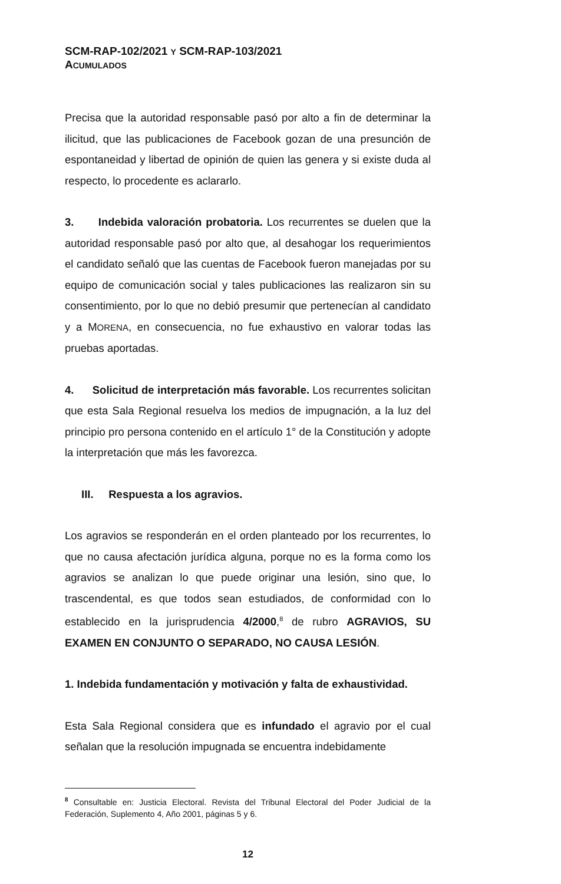SCM-RAP-102/2021 Y SCM-RAP-103/2021
ACUMULADOS
Precisa que la autoridad responsable pasó por alto a fin de determinar la ilicitud, que las publicaciones de Facebook gozan de una presunción de espontaneidad y libertad de opinión de quien las genera y si existe duda al respecto, lo procedente es aclararlo.
3. Indebida valoración probatoria. Los recurrentes se duelen que la autoridad responsable pasó por alto que, al desahogar los requerimientos el candidato señaló que las cuentas de Facebook fueron manejadas por su equipo de comunicación social y tales publicaciones las realizaron sin su consentimiento, por lo que no debió presumir que pertenecían al candidato y a MORENA, en consecuencia, no fue exhaustivo en valorar todas las pruebas aportadas.
4. Solicitud de interpretación más favorable. Los recurrentes solicitan que esta Sala Regional resuelva los medios de impugnación, a la luz del principio pro persona contenido en el artículo 1° de la Constitución y adopte la interpretación que más les favorezca.
III. Respuesta a los agravios.
Los agravios se responderán en el orden planteado por los recurrentes, lo que no causa afectación jurídica alguna, porque no es la forma como los agravios se analizan lo que puede originar una lesión, sino que, lo trascendental, es que todos sean estudiados, de conformidad con lo establecido en la jurisprudencia 4/2000,<sup>8</sup> de rubro AGRAVIOS, SU EXAMEN EN CONJUNTO O SEPARADO, NO CAUSA LESIÓN.
1. Indebida fundamentación y motivación y falta de exhaustividad.
Esta Sala Regional considera que es infundado el agravio por el cual señalan que la resolución impugnada se encuentra indebidamente
<sup>8</sup> Consultable en: Justicia Electoral. Revista del Tribunal Electoral del Poder Judicial de la Federación, Suplemento 4, Año 2001, páginas 5 y 6.
12